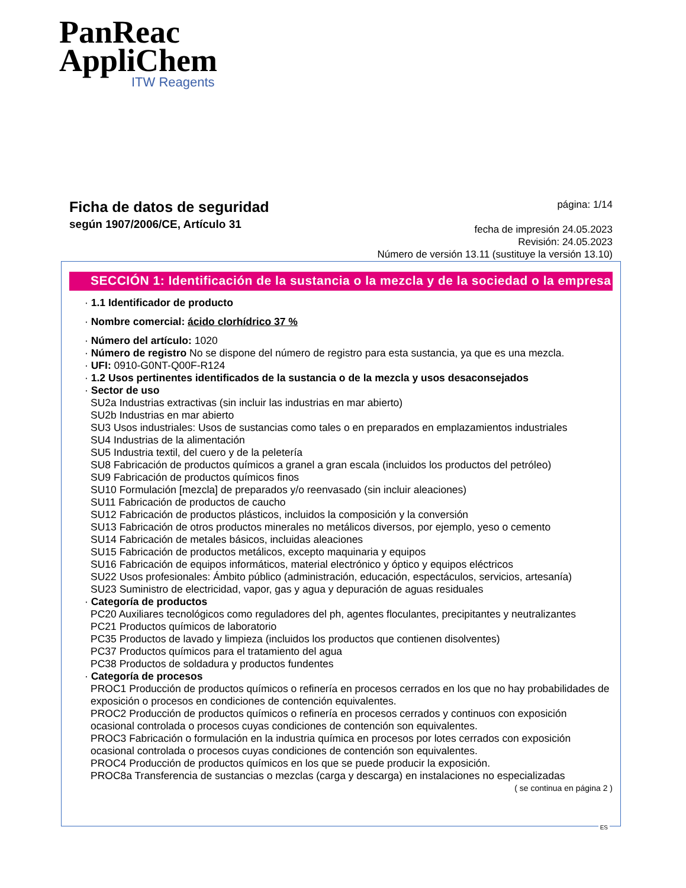PanReac
AppliChem
ITW Reagents
Ficha de datos de seguridad
según 1907/2006/CE, Artículo 31
página: 1/14
fecha de impresión 24.05.2023
Revisión: 24.05.2023
Número de versión 13.11 (sustituye la versión 13.10)
SECCIÓN 1: Identificación de la sustancia o la mezcla y de la sociedad o la empresa
· 1.1 Identificador de producto
· Nombre comercial: ácido clorhídrico 37 %
· Número del artículo: 1020
· Número de registro No se dispone del número de registro para esta sustancia, ya que es una mezcla.
· UFI: 0910-G0NT-Q00F-R124
· 1.2 Usos pertinentes identificados de la sustancia o de la mezcla y usos desaconsejados
· Sector de uso
SU2a Industrias extractivas (sin incluir las industrias en mar abierto)
SU2b Industrias en mar abierto
SU3 Usos industriales: Usos de sustancias como tales o en preparados en emplazamientos industriales
SU4 Industrias de la alimentación
SU5 Industria textil, del cuero y de la peletería
SU8 Fabricación de productos químicos a granel a gran escala (incluidos los productos del petróleo)
SU9 Fabricación de productos químicos finos
SU10 Formulación [mezcla] de preparados y/o reenvasado (sin incluir aleaciones)
SU11 Fabricación de productos de caucho
SU12 Fabricación de productos plásticos, incluidos la composición y la conversión
SU13 Fabricación de otros productos minerales no metálicos diversos, por ejemplo, yeso o cemento
SU14 Fabricación de metales básicos, incluidas aleaciones
SU15 Fabricación de productos metálicos, excepto maquinaria y equipos
SU16 Fabricación de equipos informáticos, material electrónico y óptico y equipos eléctricos
SU22 Usos profesionales: Ámbito público (administración, educación, espectáculos, servicios, artesanía)
SU23 Suministro de electricidad, vapor, gas y agua y depuración de aguas residuales
· Categoría de productos
PC20 Auxiliares tecnológicos como reguladores del ph, agentes floculantes, precipitantes y neutralizantes
PC21 Productos químicos de laboratorio
PC35 Productos de lavado y limpieza (incluidos los productos que contienen disolventes)
PC37 Productos químicos para el tratamiento del agua
PC38 Productos de soldadura y productos fundentes
· Categoría de procesos
PROC1 Producción de productos químicos o refinería en procesos cerrados en los que no hay probabilidades de exposición o procesos en condiciones de contención equivalentes.
PROC2 Producción de productos químicos o refinería en procesos cerrados y continuos con exposición ocasional controlada o procesos cuyas condiciones de contención son equivalentes.
PROC3 Fabricación o formulación en la industria química en procesos por lotes cerrados con exposición ocasional controlada o procesos cuyas condiciones de contención son equivalentes.
PROC4 Producción de productos químicos en los que se puede producir la exposición.
PROC8a Transferencia de sustancias o mezclas (carga y descarga) en instalaciones no especializadas
( se continua en página 2 )
ES